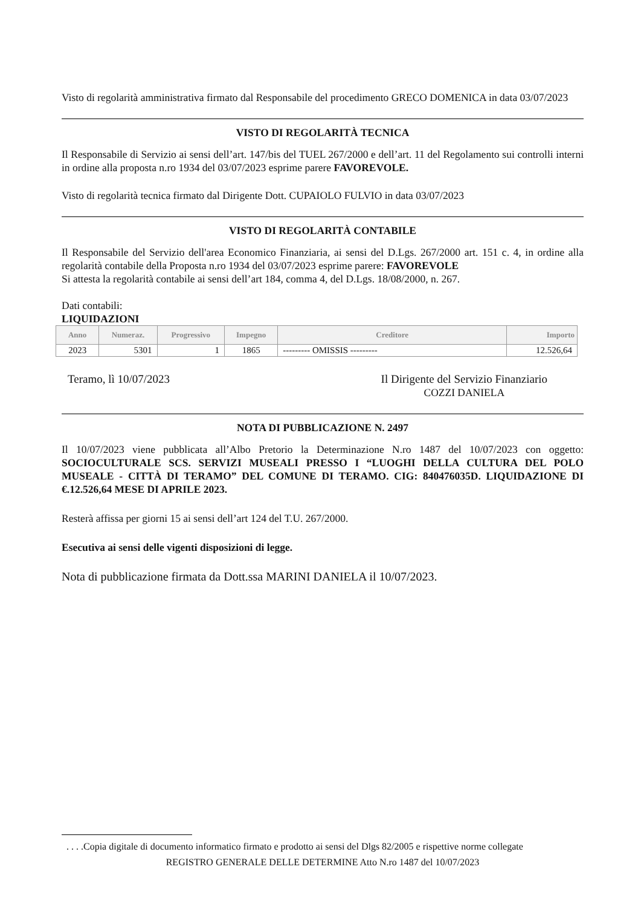Visto di regolarità amministrativa firmato dal Responsabile del procedimento GRECO DOMENICA in data 03/07/2023
VISTO DI REGOLARITÀ TECNICA
Il Responsabile di Servizio ai sensi dell’art. 147/bis del TUEL 267/2000 e dell’art. 11 del Regolamento sui controlli interni in ordine alla proposta n.ro 1934 del 03/07/2023 esprime parere FAVOREVOLE.
Visto di regolarità tecnica firmato dal Dirigente Dott. CUPAIOLO FULVIO in data 03/07/2023
VISTO DI REGOLARITÀ CONTABILE
Il Responsabile del Servizio dell'area Economico Finanziaria, ai sensi del D.Lgs. 267/2000 art. 151 c. 4, in ordine alla regolarità contabile della Proposta n.ro 1934 del 03/07/2023 esprime parere: FAVOREVOLE
Si attesta la regolarità contabile ai sensi dell’art 184, comma 4, del D.Lgs. 18/08/2000, n. 267.
Dati contabili:
LIQUIDAZIONI
| Anno | Numeraz. | Progressivo | Impegno | Creditore | Importo |
| --- | --- | --- | --- | --- | --- |
| 2023 | 5301 | 1 | 1865 | --------- OMISSIS --------- | 12.526,64 |
Teramo, lì 10/07/2023 Il Dirigente del Servizio Finanziario
COZZI DANIELA
NOTA DI PUBBLICAZIONE N. 2497
Il 10/07/2023 viene pubblicata all’Albo Pretorio la Determinazione N.ro 1487 del 10/07/2023 con oggetto: SOCIOCULTURALE SCS. SERVIZI MUSEALI PRESSO I “LUOGHI DELLA CULTURA DEL POLO MUSEALE - CITTÀ DI TERAMO” DEL COMUNE DI TERAMO. CIG: 840476035D. LIQUIDAZIONE DI €.12.526,64 MESE DI APRILE 2023.
Resterà affissa per giorni 15 ai sensi dell’art 124 del T.U. 267/2000.
Esecutiva ai sensi delle vigenti disposizioni di legge.
Nota di pubblicazione firmata da Dott.ssa MARINI DANIELA il 10/07/2023.
. . . .Copia digitale di documento informatico firmato e prodotto ai sensi del Dlgs 82/2005 e rispettive norme collegate
REGISTRO GENERALE DELLE DETERMINE Atto N.ro 1487 del 10/07/2023